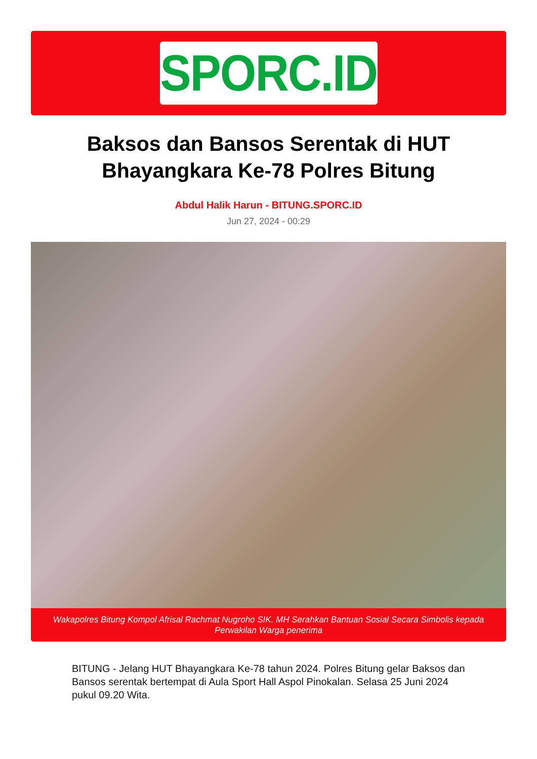SPORC.ID
Baksos dan Bansos Serentak di HUT Bhayangkara Ke-78 Polres Bitung
Abdul Halik Harun - BITUNG.SPORC.ID
Jun 27, 2024 - 00:29
Wakapolres Bitung Kompol Afrisal Rachmat Nugroho SIK. MH Serahkan Bantuan Sosial Secara Simbolis kepada Perwakilan Warga penerima
BITUNG - Jelang HUT Bhayangkara Ke-78 tahun 2024. Polres Bitung gelar Baksos dan Bansos serentak bertempat di Aula Sport Hall Aspol Pinokalan. Selasa 25 Juni 2024 pukul 09.20 Wita.